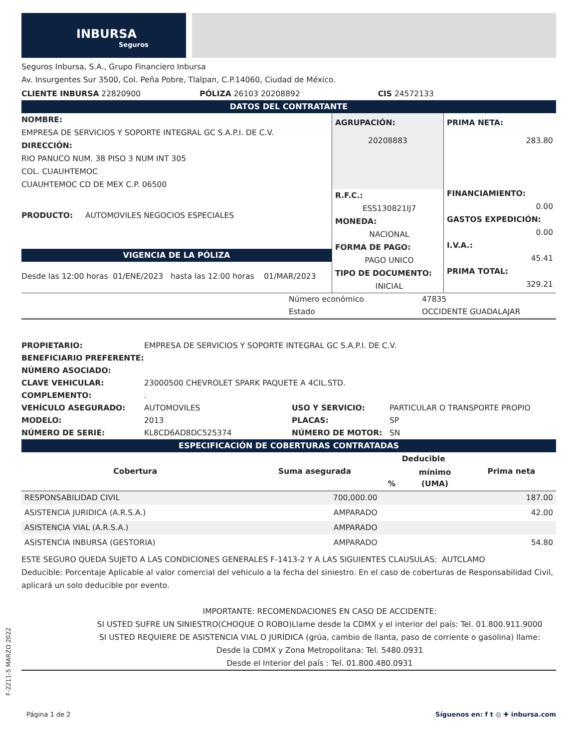INBURSA
Seguros
Seguros Inbursa, S.A., Grupo Financiero Inbursa
Av. Insurgentes Sur 3500, Col. Peña Pobre, Tlalpan, C.P.14060, Ciudad de México.
CLIENTE INBURSA 22820900 PÓLIZA 26103 20208892 CIS 24572133
DATOS DEL CONTRATANTE
NOMBRE:
EMPRESA DE SERVICIOS Y SOPORTE INTEGRAL GC S.A.P.I. DE C.V.
DIRECCIÓN:
RIO PANUCO NUM. 38 PISO 3 NUM INT 305
COL. CUAUHTEMOC
CUAUHTEMOC CD DE MEX C.P. 06500
PRODUCTO: AUTOMOVILES NEGOCIOS ESPECIALES
VIGENCIA DE LA PÓLIZA
Desde las 12:00 horas 01/ENE/2023 hasta las 12:00 horas 01/MAR/2023
AGRUPACIÓN:
20208883
R.F.C.:
ESS130821IJ7
MONEDA:
NACIONAL
FORMA DE PAGO:
PAGO UNICO
TIPO DE DOCUMENTO:
INICIAL
PRIMA NETA:
283.80
FINANCIAMIENTO:
0.00
GASTOS EXPEDICIÓN:
0.00
I.V.A.:
45.41
PRIMA TOTAL:
329.21
| | Número económico | 47835 |
| | Estado | OCCIDENTE GUADALAJAR |
| PROPIETARIO: | EMPRESA DE SERVICIOS Y SOPORTE INTEGRAL GC S.A.P.I. DE C.V. | | |
| BENEFICIARIO PREFERENTE: | | | |
| NÚMERO ASOCIADO: | | | |
| CLAVE VEHICULAR: | 23000500 CHEVROLET SPARK PAQUETE A 4CIL.STD. | | |
| COMPLEMENTO: | . | | |
| VEHÍCULO ASEGURADO: | AUTOMOVILES | USO Y SERVICIO: | PARTICULAR O TRANSPORTE PROPIO |
| MODELO: | 2013 | PLACAS: | SP |
| NÚMERO DE SERIE: | KL8CD6AD8DC525374 | NÚMERO DE MOTOR: | SN |
ESPECIFICACIÓN DE COBERTURAS CONTRATADAS
| Cobertura | Suma asegurada | Deducible | | Prima neta |
| --- | --- | --- | --- | --- |
| | | % | mínimo (UMA) | |
| RESPONSABILIDAD CIVIL | 700,000.00 | | | 187.00 |
| ASISTENCIA JURIDICA (A.R.S.A.) | AMPARADO | | | 42.00 |
| ASISTENCIA VIAL (A.R.S.A.) | AMPARADO | | | |
| ASISTENCIA INBURSA (GESTORIA) | AMPARADO | | | 54.80 |
ESTE SEGURO QUEDA SUJETO A LAS CONDICIONES GENERALES F-1413-2 Y A LAS SIGUIENTES CLAUSULAS: AUTCLAMO
Deducible: Porcentaje Aplicable al valor comercial del vehiculo a la fecha del siniestro. En el caso de coberturas de Responsabilidad Civil, aplicará un solo deducible por evento.
IMPORTANTE: RECOMENDACIONES EN CASO DE ACCIDENTE:
SI USTED SUFRE UN SINIESTRO(CHOQUE O ROBO)Llame desde la CDMX y el interior del país: Tel. 01.800.911.9000
SI USTED REQUIERE DE ASISTENCIA VIAL O JURÍDICA (grúa, cambio de llanta, paso de corriente o gasolina) llame:
Desde la CDMX y Zona Metropolitana: Tel. 5480.0931
Desde el Interior del país : Tel. 01.800.480.0931
Página 1 de 2 Síguenos en: f t ◎ ✚ inbursa.com
F-2211-5 MARZO 2022